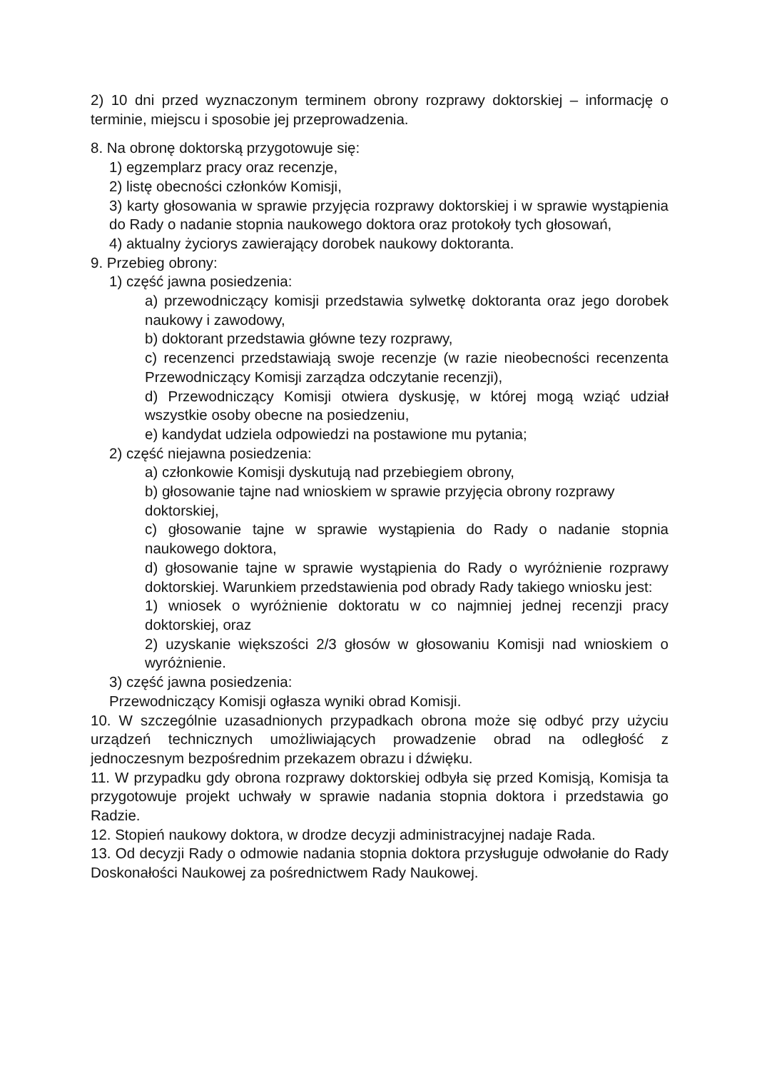2) 10 dni przed wyznaczonym terminem obrony rozprawy doktorskiej – informację o terminie, miejscu i sposobie jej przeprowadzenia.
8. Na obronę doktorską przygotowuje się:
1) egzemplarz pracy oraz recenzje,
2) listę obecności członków Komisji,
3) karty głosowania w sprawie przyjęcia rozprawy doktorskiej i w sprawie wystąpienia do Rady o nadanie stopnia naukowego doktora oraz protokoły tych głosowań,
4) aktualny życiorys zawierający dorobek naukowy doktoranta.
9. Przebieg obrony:
1) część jawna posiedzenia:
a) przewodniczący komisji przedstawia sylwetkę doktoranta oraz jego dorobek naukowy i zawodowy,
b) doktorant przedstawia główne tezy rozprawy,
c) recenzenci przedstawiają swoje recenzje (w razie nieobecności recenzenta Przewodniczący Komisji zarządza odczytanie recenzji),
d) Przewodniczący Komisji otwiera dyskusję, w której mogą wziąć udział wszystkie osoby obecne na posiedzeniu,
e) kandydat udziela odpowiedzi na postawione mu pytania;
2) część niejawna posiedzenia:
a) członkowie Komisji dyskutują nad przebiegiem obrony,
b) głosowanie tajne nad wnioskiem w sprawie przyjęcia obrony rozprawy doktorskiej,
c) głosowanie tajne w sprawie wystąpienia do Rady o nadanie stopnia naukowego doktora,
d) głosowanie tajne w sprawie wystąpienia do Rady o wyróżnienie rozprawy doktorskiej. Warunkiem przedstawienia pod obrady Rady takiego wniosku jest:
1) wniosek o wyróżnienie doktoratu w co najmniej jednej recenzji pracy doktorskiej, oraz
2) uzyskanie większości 2/3 głosów w głosowaniu Komisji nad wnioskiem o wyróżnienie.
3) część jawna posiedzenia:
Przewodniczący Komisji ogłasza wyniki obrad Komisji.
10. W szczególnie uzasadnionych przypadkach obrona może się odbyć przy użyciu urządzeń technicznych umożliwiających prowadzenie obrad na odległość z jednoczesnym bezpośrednim przekazem obrazu i dźwięku.
11. W przypadku gdy obrona rozprawy doktorskiej odbyła się przed Komisją, Komisja ta przygotowuje projekt uchwały w sprawie nadania stopnia doktora i przedstawia go Radzie.
12. Stopień naukowy doktora, w drodze decyzji administracyjnej nadaje Rada.
13. Od decyzji Rady o odmowie nadania stopnia doktora przysługuje odwołanie do Rady Doskonałości Naukowej za pośrednictwem Rady Naukowej.